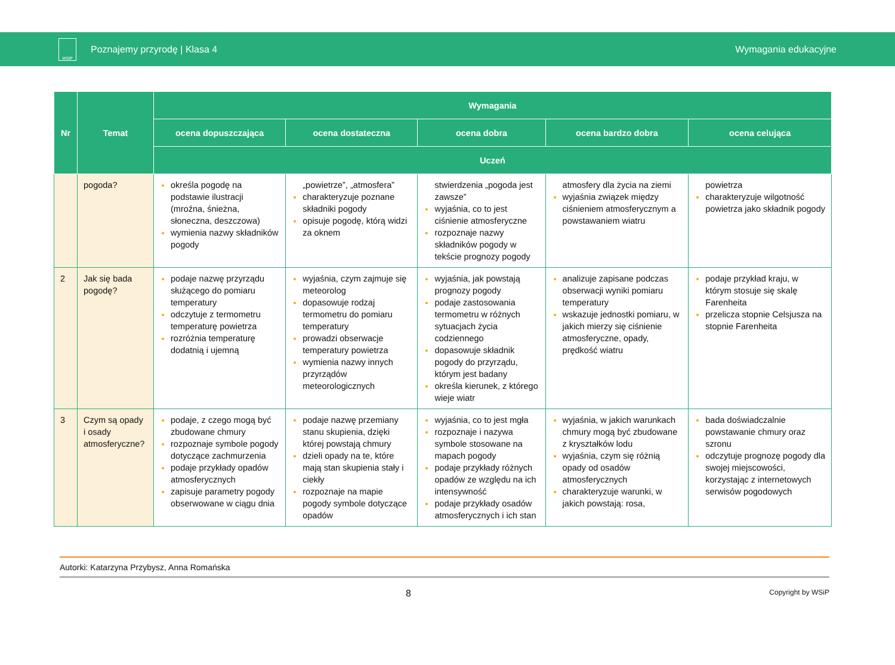WSiP
Poznajemy przyrodę | Klasa 4 Wymagania edukacyjne
| Nr | Temat | Wymagania | | | | |
| --- | --- | --- | --- | --- | --- | --- |
| | | ocena dopuszczająca | ocena dostateczna | ocena dobra | ocena bardzo dobra | ocena celująca |
| | | Uczeń | | | | |
| | pogoda? | określa pogodę na podstawie ilustracji (mroźna, śnieżna, słoneczna, deszczowa) wymienia nazwy składników pogody | „powietrze”, „atmosfera” charakteryzuje poznane składniki pogody opisuje pogodę, którą widzi za oknem | stwierdzenia „pogoda jest zawsze” wyjaśnia, co to jest ciśnienie atmosferyczne rozpoznaje nazwy składników pogody w tekście prognozy pogody | atmosfery dla życia na ziemi wyjaśnia związek między ciśnieniem atmosferycznym a powstawaniem wiatru | powietrza charakteryzuje wilgotność powietrza jako składnik pogody |
| 2 | Jak się bada pogodę? | podaje nazwę przyrządu służącego do pomiaru temperatury odczytuje z termometru temperaturę powietrza rozróżnia temperaturę dodatnią i ujemną | wyjaśnia, czym zajmuje się meteorolog dopasowuje rodzaj termometru do pomiaru temperatury prowadzi obserwacje temperatury powietrza wymienia nazwy innych przyrządów meteorologicznych | wyjaśnia, jak powstają prognozy pogody podaje zastosowania termometru w różnych sytuacjach życia codziennego dopasowuje składnik pogody do przyrządu, którym jest badany określa kierunek, z którego wieje wiatr | analizuje zapisane podczas obserwacji wyniki pomiaru temperatury wskazuje jednostki pomiaru, w jakich mierzy się ciśnienie atmosferyczne, opady, prędkość wiatru | podaje przykład kraju, w którym stosuje się skalę Farenheita przelicza stopnie Celsjusza na stopnie Farenheita |
| 3 | Czym są opady i osady atmosferyczne? | podaje, z czego mogą być zbudowane chmury rozpoznaje symbole pogody dotyczące zachmurzenia podaje przykłady opadów atmosferycznych zapisuje parametry pogody obserwowane w ciągu dnia | podaje nazwę przemiany stanu skupienia, dzięki której powstają chmury dzieli opady na te, które mają stan skupienia stały i ciekły rozpoznaje na mapie pogody symbole dotyczące opadów | wyjaśnia, co to jest mgła rozpoznaje i nazywa symbole stosowane na mapach pogody podaje przykłady różnych opadów ze względu na ich intensywność podaje przykłady osadów atmosferycznych i ich stan | wyjaśnia, w jakich warunkach chmury mogą być zbudowane z kryształków lodu wyjaśnia, czym się różnią opady od osadów atmosferycznych charakteryzuje warunki, w jakich powstają: rosa, | bada doświadczalnie powstawanie chmury oraz szronu odczytuje prognozę pogody dla swojej miejscowości, korzystając z internetowych serwisów pogodowych |
Autorki: Katarzyna Przybysz, Anna Romańska
8 Copyright by WSiP